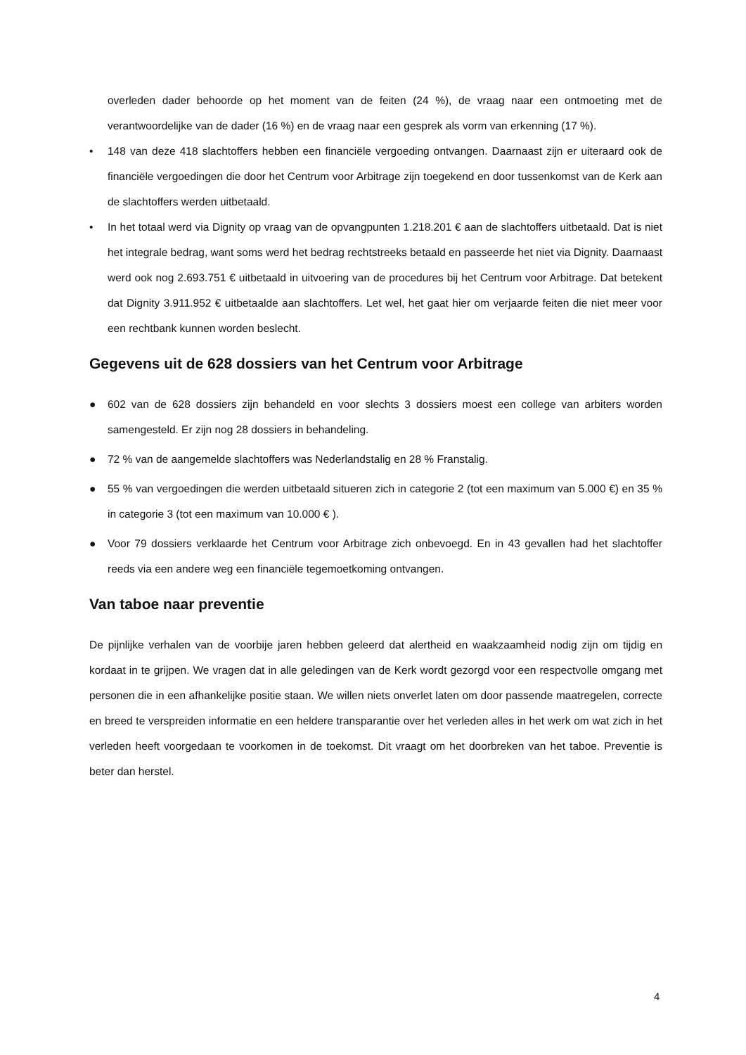overleden dader behoorde op het moment van de feiten (24 %), de vraag naar een ontmoeting met de verantwoordelijke van de dader (16 %) en de vraag naar een gesprek als vorm van erkenning (17 %).
• 148 van deze 418 slachtoffers hebben een financiële vergoeding ontvangen. Daarnaast zijn er uiteraard ook de financiële vergoedingen die door het Centrum voor Arbitrage zijn toegekend en door tussenkomst van de Kerk aan de slachtoffers werden uitbetaald.
• In het totaal werd via Dignity op vraag van de opvangpunten 1.218.201 € aan de slachtoffers uitbetaald. Dat is niet het integrale bedrag, want soms werd het bedrag rechtstreeks betaald en passeerde het niet via Dignity. Daarnaast werd ook nog 2.693.751 € uitbetaald in uitvoering van de procedures bij het Centrum voor Arbitrage. Dat betekent dat Dignity 3.911.952 € uitbetaalde aan slachtoffers. Let wel, het gaat hier om verjaarde feiten die niet meer voor een rechtbank kunnen worden beslecht.
Gegevens uit de 628 dossiers van het Centrum voor Arbitrage
● 602 van de 628 dossiers zijn behandeld en voor slechts 3 dossiers moest een college van arbiters worden samengesteld. Er zijn nog 28 dossiers in behandeling.
● 72 % van de aangemelde slachtoffers was Nederlandstalig en 28 % Franstalig.
● 55 % van vergoedingen die werden uitbetaald situeren zich in categorie 2 (tot een maximum van 5.000 €) en 35 % in categorie 3 (tot een maximum van 10.000 € ).
● Voor 79 dossiers verklaarde het Centrum voor Arbitrage zich onbevoegd. En in 43 gevallen had het slachtoffer reeds via een andere weg een financiële tegemoetkoming ontvangen.
Van taboe naar preventie
De pijnlijke verhalen van de voorbije jaren hebben geleerd dat alertheid en waakzaamheid nodig zijn om tijdig en kordaat in te grijpen. We vragen dat in alle geledingen van de Kerk wordt gezorgd voor een respectvolle omgang met personen die in een afhankelijke positie staan. We willen niets onverlet laten om door passende maatregelen, correcte en breed te verspreiden informatie en een heldere transparantie over het verleden alles in het werk om wat zich in het verleden heeft voorgedaan te voorkomen in de toekomst. Dit vraagt om het doorbreken van het taboe. Preventie is beter dan herstel.
4